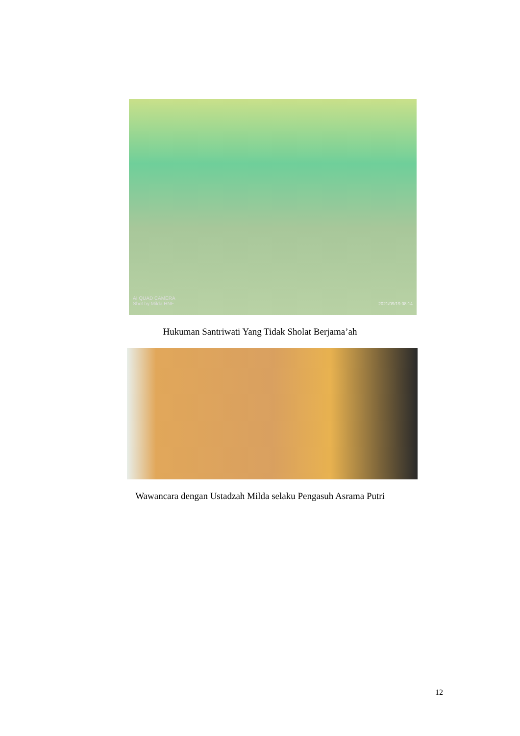AI QUAD CAMERA
Shot by Milda HNF
2021/09/19 08:14
Hukuman Santriwati Yang Tidak Sholat Berjama’ah
Wawancara dengan Ustadzah Milda selaku Pengasuh Asrama Putri
12